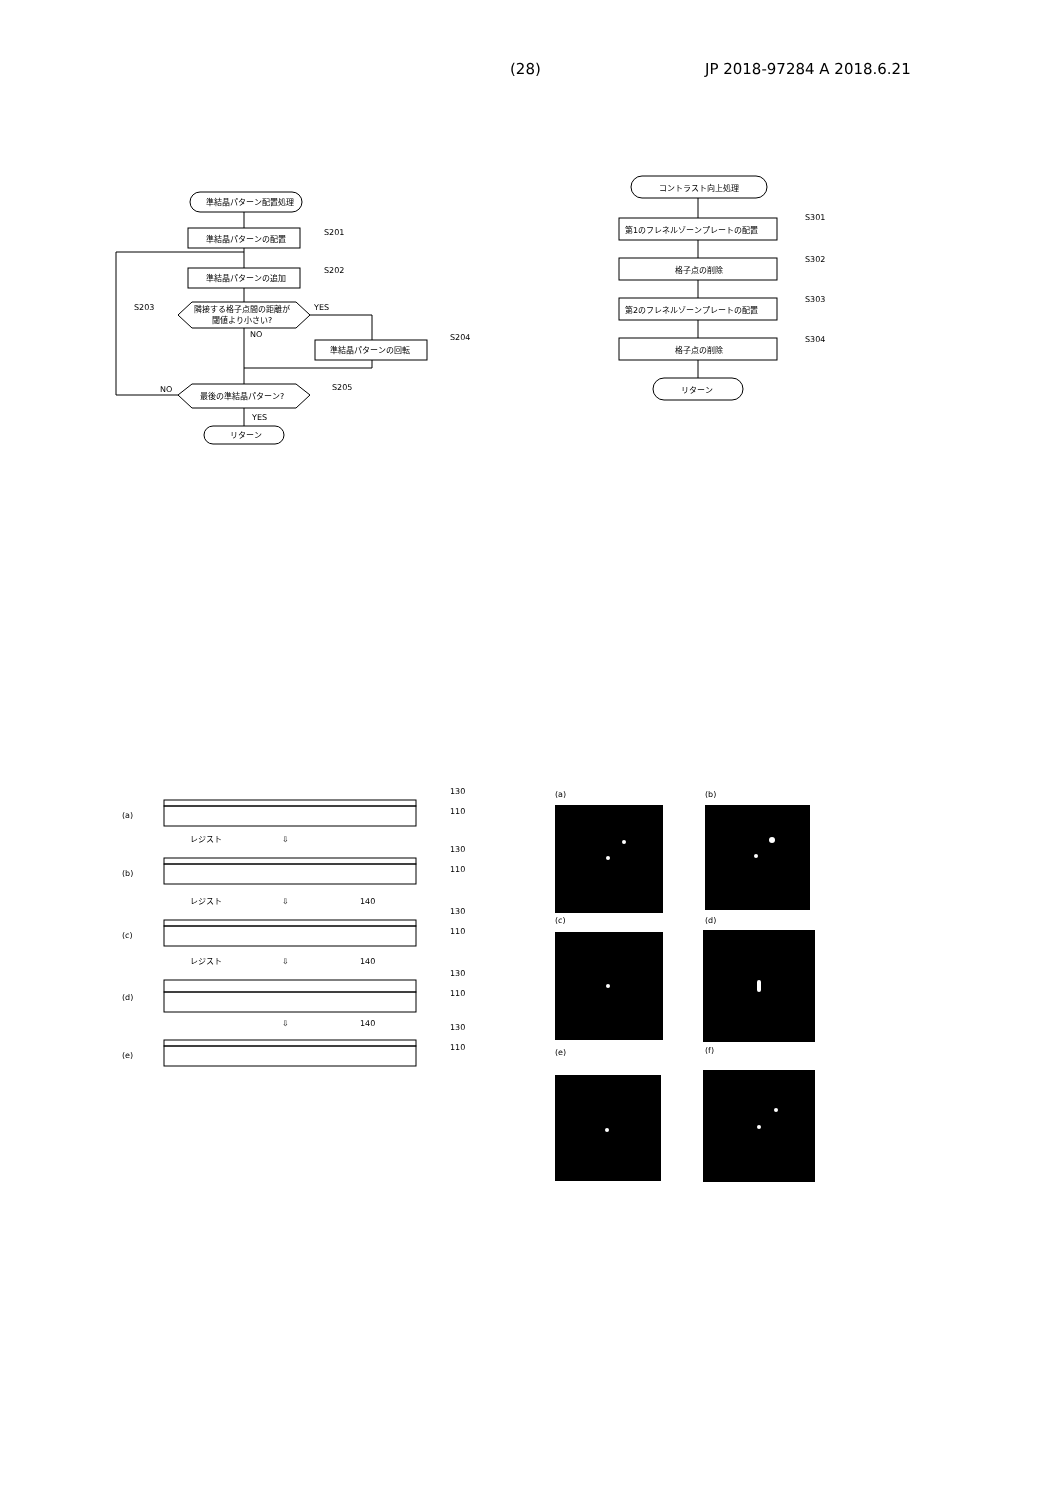(28) JP 2018-97284 A 2018.6.21
準結晶パターン配置処理
準結晶パターンの配置
S201
準結晶パターンの追加
S202
隣接する格子点間の距離が
閾値より小さい?
S203
YES
NO
準結晶パターンの回転
S204
最後の準結晶パターン?
S205
NO
YES
リターン
コントラスト向上処理
第1のフレネルゾーンプレートの配置
S301
格子点の削除
S302
第2のフレネルゾーンプレートの配置
S303
格子点の削除
S304
リターン
(a)
(b)
(c)
(d)
(e)
130
110
レジスト
130
110
レジスト
140
130
110
レジスト
140
130
110
140
130
110
⇩
⇩
⇩
⇩
(a)
(b)
(c)
(d)
(e)
(f)